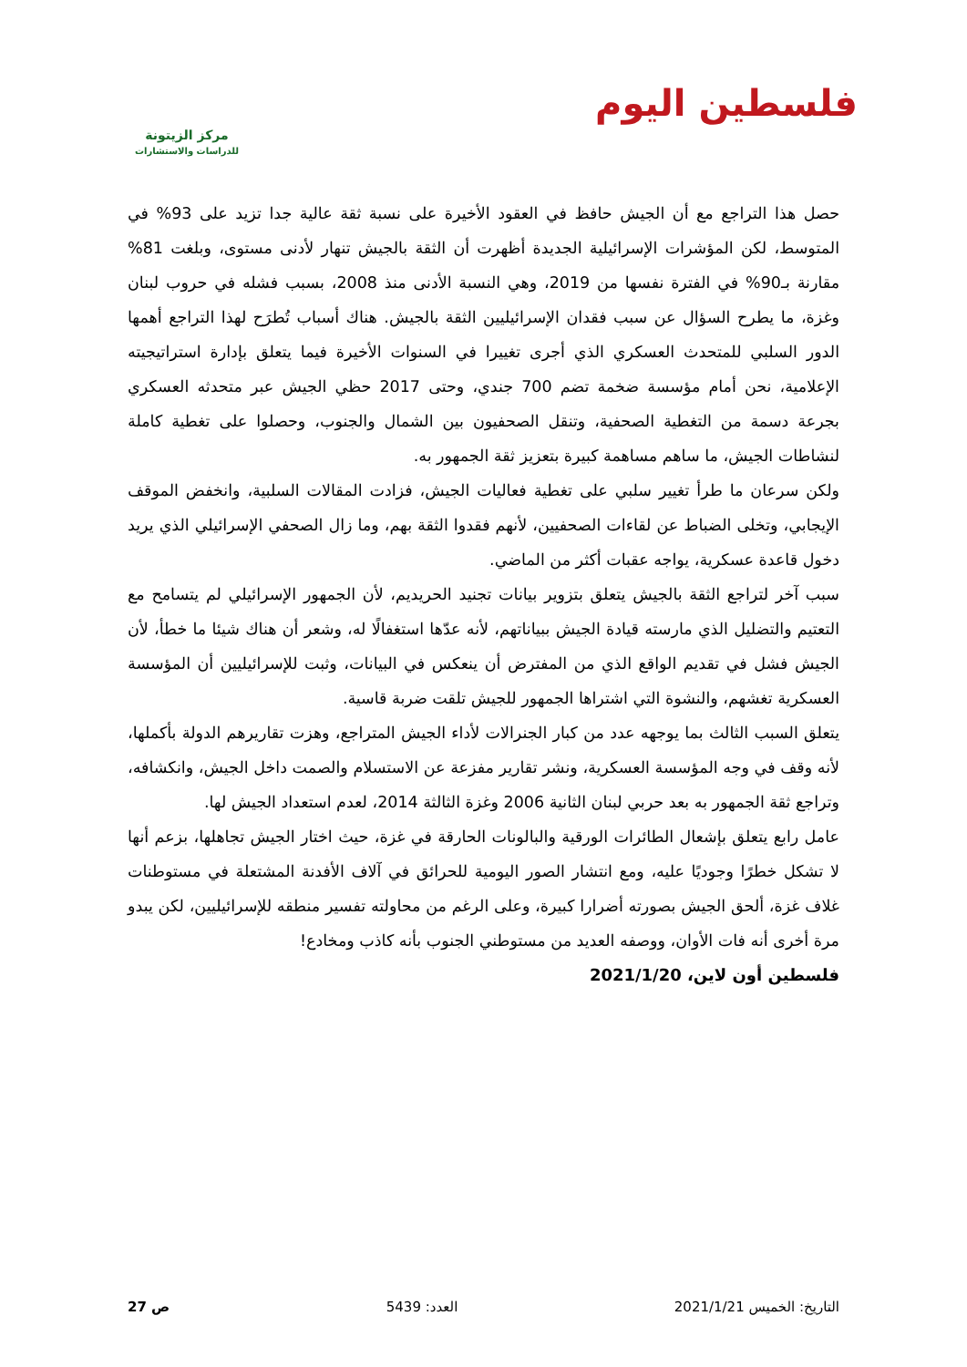فلسطين اليوم
مركز الزيتونة
للدراسات والاستشارات
حصل هذا التراجع مع أن الجيش حافظ في العقود الأخيرة على نسبة ثقة عالية جدا تزيد على 93% في المتوسط، لكن المؤشرات الإسرائيلية الجديدة أظهرت أن الثقة بالجيش تنهار لأدنى مستوى، وبلغت 81% مقارنة بـ90% في الفترة نفسها من 2019، وهي النسبة الأدنى منذ 2008، بسبب فشله في حروب لبنان وغزة، ما يطرح السؤال عن سبب فقدان الإسرائيليين الثقة بالجيش. هناك أسباب تُطرَح لهذا التراجع أهمها الدور السلبي للمتحدث العسكري الذي أجرى تغييرا في السنوات الأخيرة فيما يتعلق بإدارة استراتيجيته الإعلامية، نحن أمام مؤسسة ضخمة تضم 700 جندي، وحتى 2017 حظي الجيش عبر متحدثه العسكري بجرعة دسمة من التغطية الصحفية، وتنقل الصحفيون بين الشمال والجنوب، وحصلوا على تغطية كاملة لنشاطات الجيش، ما ساهم مساهمة كبيرة بتعزيز ثقة الجمهور به.
ولكن سرعان ما طرأ تغيير سلبي على تغطية فعاليات الجيش، فزادت المقالات السلبية، وانخفض الموقف الإيجابي، وتخلى الضباط عن لقاءات الصحفيين، لأنهم فقدوا الثقة بهم، وما زال الصحفي الإسرائيلي الذي يريد دخول قاعدة عسكرية، يواجه عقبات أكثر من الماضي.
سبب آخر لتراجع الثقة بالجيش يتعلق بتزوير بيانات تجنيد الحريديم، لأن الجمهور الإسرائيلي لم يتسامح مع التعتيم والتضليل الذي مارسته قيادة الجيش ببياناتهم، لأنه عدّها استغفالًا له، وشعر أن هناك شيئا ما خطأ، لأن الجيش فشل في تقديم الواقع الذي من المفترض أن ينعكس في البيانات، وثبت للإسرائيليين أن المؤسسة العسكرية تغشهم، والنشوة التي اشتراها الجمهور للجيش تلقت ضربة قاسية.
يتعلق السبب الثالث بما يوجهه عدد من كبار الجنرالات لأداء الجيش المتراجع، وهزت تقاريرهم الدولة بأكملها، لأنه وقف في وجه المؤسسة العسكرية، ونشر تقارير مفزعة عن الاستسلام والصمت داخل الجيش، وانكشافه، وتراجع ثقة الجمهور به بعد حربي لبنان الثانية 2006 وغزة الثالثة 2014، لعدم استعداد الجيش لها.
عامل رابع يتعلق بإشعال الطائرات الورقية والبالونات الحارقة في غزة، حيث اختار الجيش تجاهلها، بزعم أنها لا تشكل خطرًا وجوديًا عليه، ومع انتشار الصور اليومية للحرائق في آلاف الأفدنة المشتعلة في مستوطنات غلاف غزة، ألحق الجيش بصورته أضرارا كبيرة، وعلى الرغم من محاولته تفسير منطقه للإسرائيليين، لكن يبدو مرة أخرى أنه فات الأوان، ووصفه العديد من مستوطني الجنوب بأنه كاذب ومخادع!
فلسطين أون لاين، 2021/1/20
التاريخ: الخميس 2021/1/21 العدد: 5439 ص 27